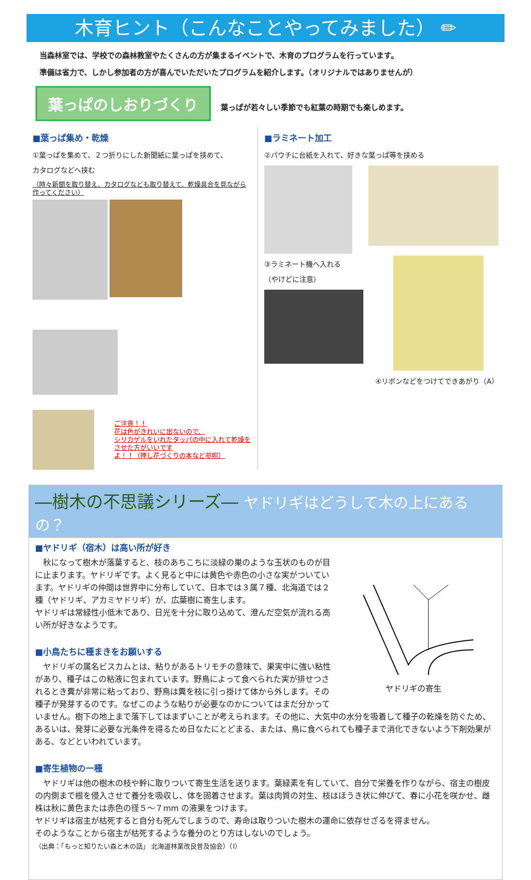木育ヒント（こんなことやってみました） ✏
当森林室では、学校での森林教室やたくさんの方が集まるイベントで、木育のプログラムを行っています。
準備は省力で、しかし参加者の方が喜んでいただいたプログラムを紹介します。（オリジナルではありませんが）
葉っぱのしおりづくり 葉っぱが若々しい季節でも紅葉の時期でも楽しめます。
■葉っぱ集め・乾燥
①葉っぱを集めて、２つ折りにした新聞紙に葉っぱを挟めて、
カタログなどへ挟む
（時々新聞を取り替え、カタログなども取り替えて、乾燥具合を見ながら作ってください）
ご注意！！
花は色がきれいに出ないので、
シリカゲルをいれたタッパの中に入れて乾燥をさせた方がいいです
よ！！（押し花づくりの本など参照）
■ラミネート加工
②パウチに台紙を入れて、好きな葉っぱ等を挟める
③ラミネート機へ入れる
（やけどに注意）
④リボンなどをつけてできあがり（A）
―樹木の不思議シリーズ― ヤドリギはどうして木の上にあるの？
ヤドリギの寄生
■ヤドリギ（宿木）は高い所が好き
　秋になって樹木が落葉すると、枝のあちこちに淡緑の巣のような玉状のものが目に止まります。ヤドリギです。よく見ると中には黄色や赤色の小さな実がついています。ヤドリギの仲間は世界中に分布していて、日本では３属７種、北海道では２種（ヤドリギ、アカミヤドリギ）が、広葉樹に寄生します。
ヤドリギは常緑性小低木であり、日光を十分に取り込めて、澄んだ空気が流れる高い所が好きなようです。
■小鳥たちに種まきをお願いする
　ヤドリギの属名ビスカムとは、粘りがあるトリモチの意味で、果実中に強い粘性があり、種子はこの粘液に包まれています。野鳥によって食べられた実が排せつされるとき糞が非常に粘っており、野鳥は糞を枝に引っ掛けて体から外します。その種子が発芽するのです。なぜこのような粘りが必要なのかについてはまだ分かっていません。樹下の地上まで落下してはまずいことが考えられます。その他に、大気中の水分を吸着して種子の乾燥を防ぐため、あるいは、発芽に必要な光条件を得るため日なたにとどまる、または、鳥に食べられても種子まで消化できないよう下剤効果がある、などといわれています。
■寄生植物の一種
　ヤドリギは他の樹木の枝や幹に取りついて寄生生活を送ります。葉緑素を有していて、自分で栄養を作りながら、宿主の樹皮の内側まで根を侵入させて養分を吸収し、体を固着させます。葉は肉質の対生、枝はほうき状に伸びて、春に小花を咲かせ、雌株は秋に黄色または赤色の径５～７mm の液果をつけます。
ヤドリギは宿主が枯死すると自分も死んでしまうので、寿命は取りついた樹木の運命に依存せざるを得ません。
そのようなことから宿主が枯死するような養分のとり方はしないのでしょう。
（出典：「もっと知りたい森と木の話」 北海道林業改良普及協会）（I）